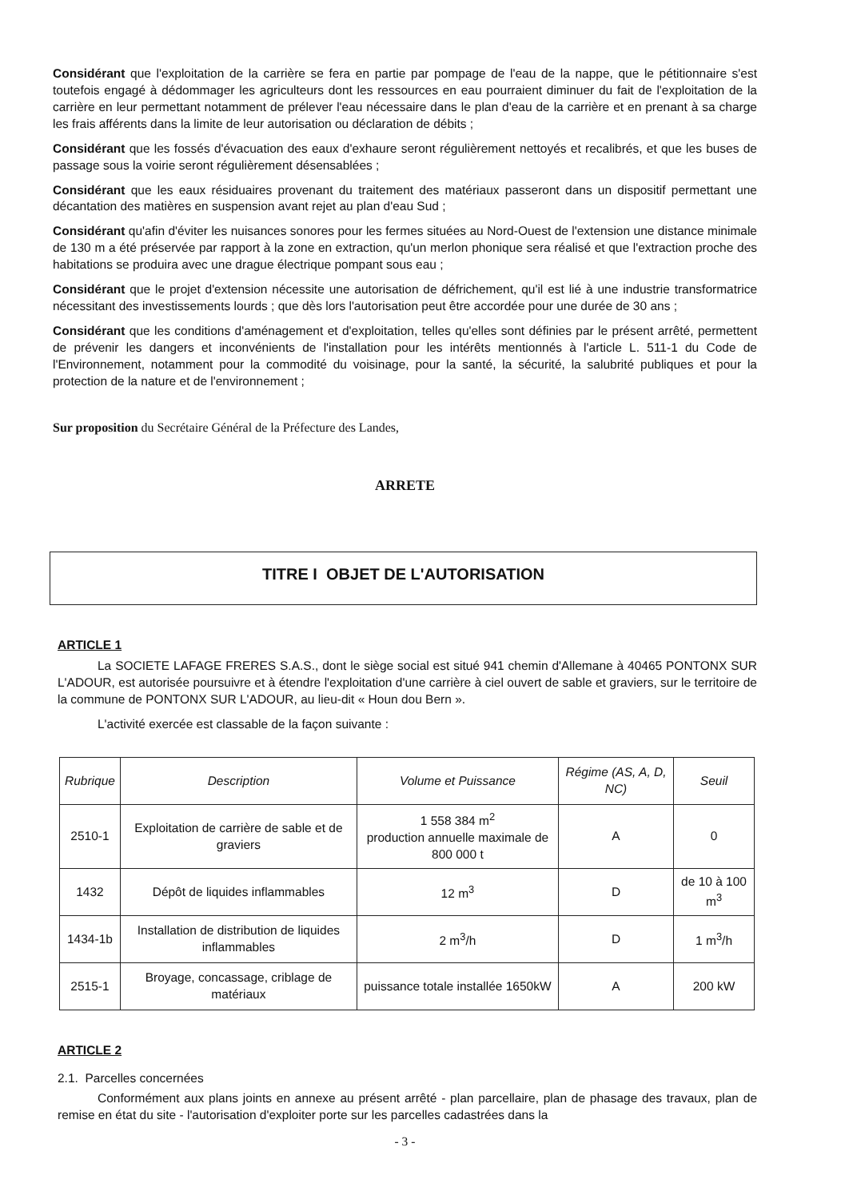Considérant que l'exploitation de la carrière se fera en partie par pompage de l'eau de la nappe, que le pétitionnaire s'est toutefois engagé à dédommager les agriculteurs dont les ressources en eau pourraient diminuer du fait de l'exploitation de la carrière en leur permettant notamment de prélever l'eau nécessaire dans le plan d'eau de la carrière et en prenant à sa charge les frais afférents dans la limite de leur autorisation ou déclaration de débits ;
Considérant que les fossés d'évacuation des eaux d'exhaure seront régulièrement nettoyés et recalibrés, et que les buses de passage sous la voirie seront régulièrement désensablées ;
Considérant que les eaux résiduaires provenant du traitement des matériaux passeront dans un dispositif permettant une décantation des matières en suspension avant rejet au plan d'eau Sud ;
Considérant qu'afin d'éviter les nuisances sonores pour les fermes situées au Nord-Ouest de l'extension une distance minimale de 130 m a été préservée par rapport à la zone en extraction, qu'un merlon phonique sera réalisé et que l'extraction proche des habitations se produira avec une drague électrique pompant sous eau ;
Considérant que le projet d'extension nécessite une autorisation de défrichement, qu'il est lié à une industrie transformatrice nécessitant des investissements lourds ; que dès lors l'autorisation peut être accordée pour une durée de 30 ans ;
Considérant que les conditions d'aménagement et d'exploitation, telles qu'elles sont définies par le présent arrêté, permettent de prévenir les dangers et inconvénients de l'installation pour les intérêts mentionnés à l'article L. 511-1 du Code de l'Environnement, notamment pour la commodité du voisinage, pour la santé, la sécurité, la salubrité publiques et pour la protection de la nature et de l'environnement ;
Sur proposition du Secrétaire Général de la Préfecture des Landes,
ARRETE
TITRE I OBJET DE L'AUTORISATION
ARTICLE 1
La SOCIETE LAFAGE FRERES S.A.S., dont le siège social est situé 941 chemin d'Allemane à 40465 PONTONX SUR L'ADOUR, est autorisée poursuivre et à étendre l'exploitation d'une carrière à ciel ouvert de sable et graviers, sur le territoire de la commune de PONTONX SUR L'ADOUR, au lieu-dit « Houn dou Bern ».
L'activité exercée est classable de la façon suivante :
| Rubrique | Description | Volume et Puissance | Régime (AS, A, D, NC) | Seuil |
| --- | --- | --- | --- | --- |
| 2510-1 | Exploitation de carrière de sable et de graviers | 1 558 384 m<sup>2</sup> production annuelle maximale de 800 000 t | A | 0 |
| 1432 | Dépôt de liquides inflammables | 12 m<sup>3</sup> | D | de 10 à 100 m<sup>3</sup> |
| 1434-1b | Installation de distribution de liquides inflammables | 2 m<sup>3</sup>/h | D | 1 m<sup>3</sup>/h |
| 2515-1 | Broyage, concassage, criblage de matériaux | puissance totale installée 1650kW | A | 200 kW |
ARTICLE 2
2.1. Parcelles concernées
Conformément aux plans joints en annexe au présent arrêté - plan parcellaire, plan de phasage des travaux, plan de remise en état du site - l'autorisation d'exploiter porte sur les parcelles cadastrées dans la
- 3 -